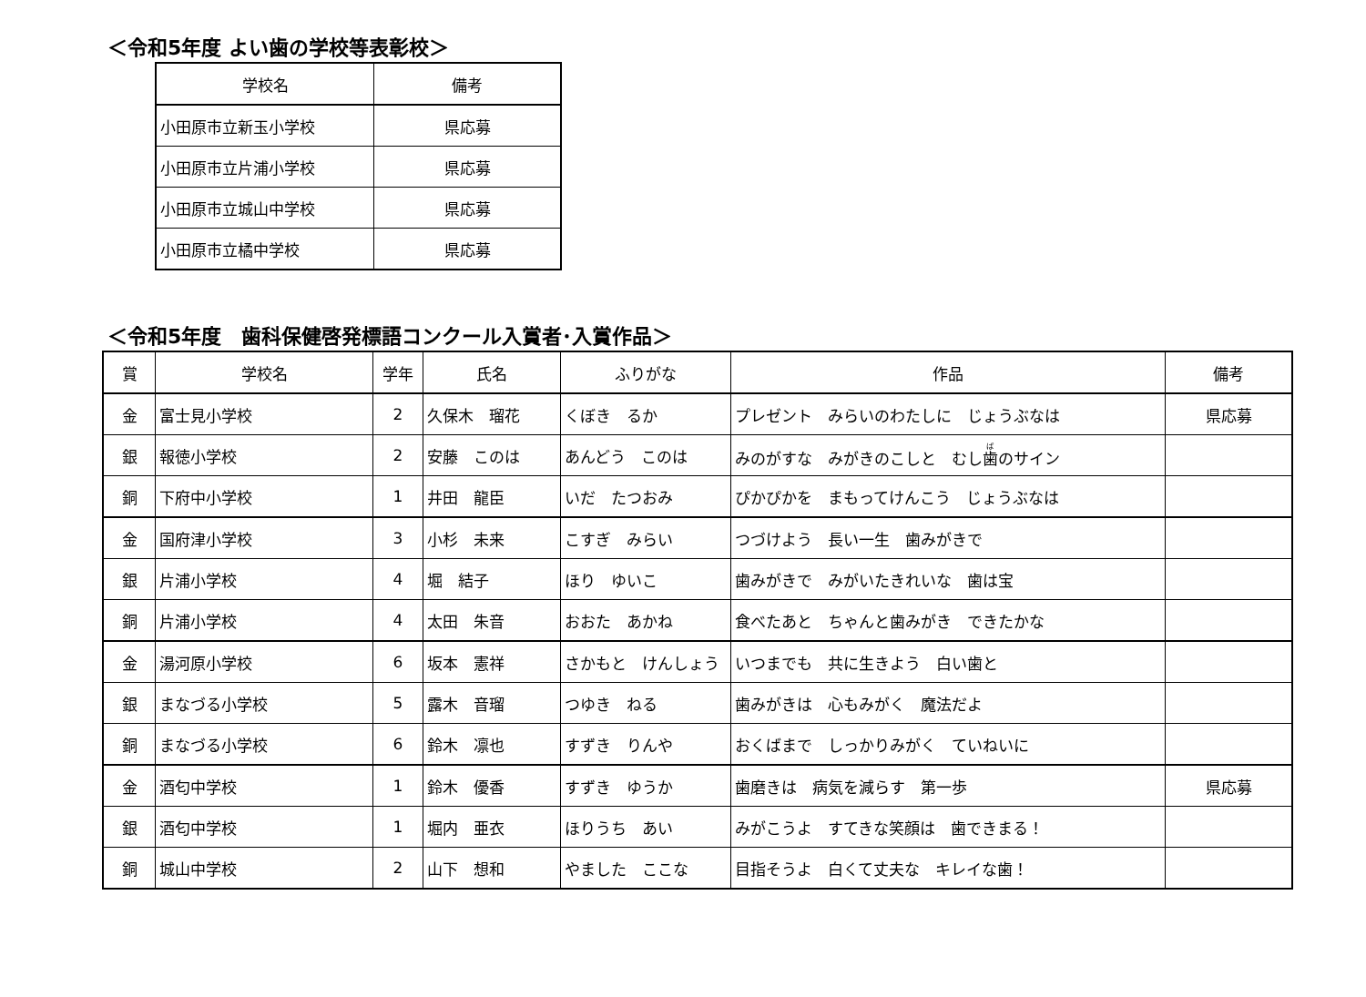＜令和5年度 よい歯の学校等表彰校＞
| 学校名 | 備考 |
| --- | --- |
| 小田原市立新玉小学校 | 県応募 |
| 小田原市立片浦小学校 | 県応募 |
| 小田原市立城山中学校 | 県応募 |
| 小田原市立橘中学校 | 県応募 |
＜令和5年度　歯科保健啓発標語コンクール入賞者･入賞作品＞
| 賞 | 学校名 | 学年 | 氏名 | ふりがな | 作品 | 備考 |
| --- | --- | --- | --- | --- | --- | --- |
| 金 | 富士見小学校 | 2 | 久保木 瑠花 | くぼき るか | プレゼント みらいのわたしに じょうぶなは | 県応募 |
| 銀 | 報徳小学校 | 2 | 安藤 このは | あんどう このは | みのがすな みがきのこしと むし 歯 のサイン | |
| 銅 | 下府中小学校 | 1 | 井田 龍臣 | いだ たつおみ | ぴかぴかを まもってけんこう じょうぶなは | |
| 金 | 国府津小学校 | 3 | 小杉 未来 | こすぎ みらい | つづけよう 長い一生 歯みがきで | |
| 銀 | 片浦小学校 | 4 | 堀 結子 | ほり ゆいこ | 歯みがきで みがいたきれいな 歯は宝 | |
| 銅 | 片浦小学校 | 4 | 太田 朱音 | おおた あかね | 食べたあと ちゃんと歯みがき できたかな | |
| 金 | 湯河原小学校 | 6 | 坂本 憲祥 | さかもと けんしょう | いつまでも 共に生きよう 白い歯と | |
| 銀 | まなづる小学校 | 5 | 露木 音瑠 | つゆき ねる | 歯みがきは 心もみがく 魔法だよ | |
| 銅 | まなづる小学校 | 6 | 鈴木 凛也 | すずき りんや | おくばまで しっかりみがく ていねいに | |
| 金 | 酒匂中学校 | 1 | 鈴木 優香 | すずき ゆうか | 歯磨きは 病気を減らす 第一歩 | 県応募 |
| 銀 | 酒匂中学校 | 1 | 堀内 亜衣 | ほりうち あい | みがこうよ すてきな笑顔は 歯できまる！ | |
| 銅 | 城山中学校 | 2 | 山下 想和 | やました ここな | 目指そうよ 白くて丈夫な キレイな歯！ | |